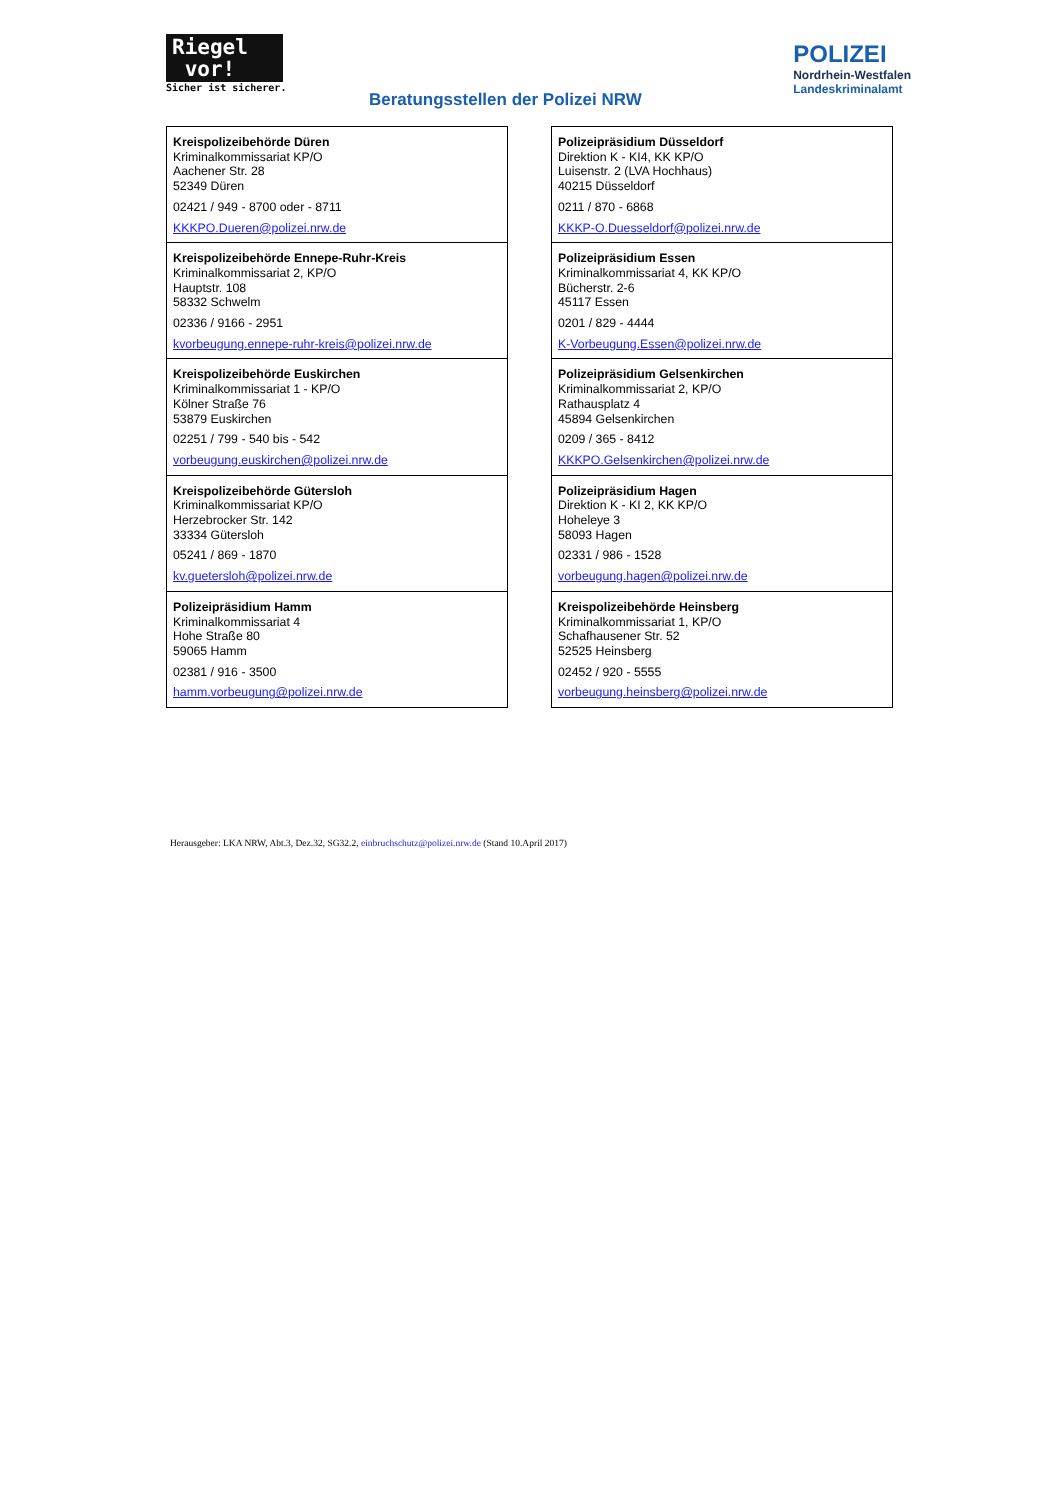Riegel
vor!
Sicher ist sicherer.
Beratungsstellen der Polizei NRW
POLIZEI
Nordrhein-Westfalen
Landeskriminalamt
| Kreispolizeibehörde Düren Kriminalkommissariat KP/O Aachener Str. 28 52349 Düren 02421 / 949 - 8700 oder - 8711 KKKPO.Dueren@polizei.nrw.de |
| Kreispolizeibehörde Ennepe-Ruhr-Kreis Kriminalkommissariat 2, KP/O Hauptstr. 108 58332 Schwelm 02336 / 9166 - 2951 kvorbeugung.ennepe-ruhr-kreis@polizei.nrw.de |
| Kreispolizeibehörde Euskirchen Kriminalkommissariat 1 - KP/O Kölner Straße 76 53879 Euskirchen 02251 / 799 - 540 bis - 542 vorbeugung.euskirchen@polizei.nrw.de |
| Kreispolizeibehörde Gütersloh Kriminalkommissariat KP/O Herzebrocker Str. 142 33334 Gütersloh 05241 / 869 - 1870 kv.guetersloh@polizei.nrw.de |
| Polizeipräsidium Hamm Kriminalkommissariat 4 Hohe Straße 80 59065 Hamm 02381 / 916 - 3500 hamm.vorbeugung@polizei.nrw.de |
| Polizeipräsidium Düsseldorf Direktion K - KI4, KK KP/O Luisenstr. 2 (LVA Hochhaus) 40215 Düsseldorf 0211 / 870 - 6868 KKKP-O.Duesseldorf@polizei.nrw.de |
| Polizeipräsidium Essen Kriminalkommissariat 4, KK KP/O Bücherstr. 2-6 45117 Essen 0201 / 829 - 4444 K-Vorbeugung.Essen@polizei.nrw.de |
| Polizeipräsidium Gelsenkirchen Kriminalkommissariat 2, KP/O Rathausplatz 4 45894 Gelsenkirchen 0209 / 365 - 8412 KKKPO.Gelsenkirchen@polizei.nrw.de |
| Polizeipräsidium Hagen Direktion K - KI 2, KK KP/O Hoheleye 3 58093 Hagen 02331 / 986 - 1528 vorbeugung.hagen@polizei.nrw.de |
| Kreispolizeibehörde Heinsberg Kriminalkommissariat 1, KP/O Schafhausener Str. 52 52525 Heinsberg 02452 / 920 - 5555 vorbeugung.heinsberg@polizei.nrw.de |
Herausgeber: LKA NRW, Abt.3, Dez.32, SG32.2, einbruchschutz@polizei.nrw.de (Stand 10.April 2017)